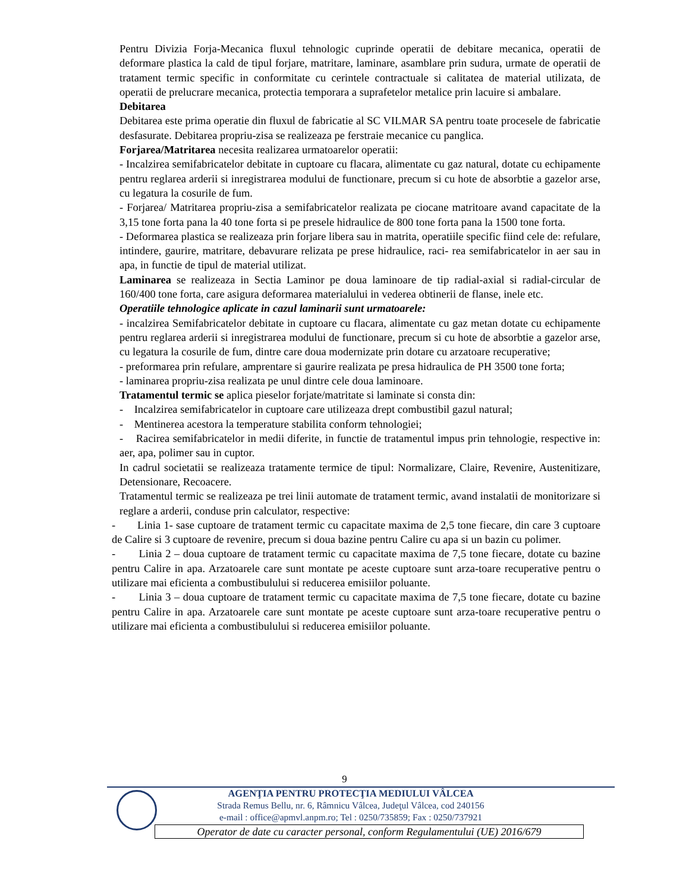Pentru Divizia Forja-Mecanica fluxul tehnologic cuprinde operatii de debitare mecanica, operatii de deformare plastica la cald de tipul forjare, matritare, laminare, asamblare prin sudura, urmate de operatii de tratament termic specific in conformitate cu cerintele contractuale si calitatea de material utilizata, de operatii de prelucrare mecanica, protectia temporara a suprafetelor metalice prin lacuire si ambalare.
Debitarea
Debitarea este prima operatie din fluxul de fabricatie al SC VILMAR SA pentru toate procesele de fabricatie desfasurate. Debitarea propriu-zisa se realizeaza pe ferstraie mecanice cu panglica.
Forjarea/Matritarea necesita realizarea urmatoarelor operatii:
- Incalzirea semifabricatelor debitate in cuptoare cu flacara, alimentate cu gaz natural, dotate cu echipamente pentru reglarea arderii si inregistrarea modului de functionare, precum si cu hote de absorbtie a gazelor arse, cu legatura la cosurile de fum.
- Forjarea/ Matritarea propriu-zisa a semifabricatelor realizata pe ciocane matritoare avand capacitate de la 3,15 tone forta pana la 40 tone forta si pe presele hidraulice de 800 tone forta pana la 1500 tone forta.
- Deformarea plastica se realizeaza prin forjare libera sau in matrita, operatiile specific fiind cele de: refulare, intindere, gaurire, matritare, debavurare relizata pe prese hidraulice, raci- rea semifabricatelor in aer sau in apa, in functie de tipul de material utilizat.
Laminarea se realizeaza in Sectia Laminor pe doua laminoare de tip radial-axial si radial-circular de 160/400 tone forta, care asigura deformarea materialului in vederea obtinerii de flanse, inele etc.
Operatiile tehnologice aplicate in cazul laminarii sunt urmatoarele:
- incalzirea Semifabricatelor debitate in cuptoare cu flacara, alimentate cu gaz metan dotate cu echipamente pentru reglarea arderii si inregistrarea modului de functionare, precum si cu hote de absorbtie a gazelor arse, cu legatura la cosurile de fum, dintre care doua modernizate prin dotare cu arzatoare recuperative;
- preformarea prin refulare, amprentare si gaurire realizata pe presa hidraulica de PH 3500 tone forta;
- laminarea propriu-zisa realizata pe unul dintre cele doua laminoare.
Tratamentul termic se aplica pieselor forjate/matritate si laminate si consta din:
- Incalzirea semifabricatelor in cuptoare care utilizeaza drept combustibil gazul natural;
- Mentinerea acestora la temperature stabilita conform tehnologiei;
- Racirea semifabricatelor in medii diferite, in functie de tratamentul impus prin tehnologie, respective in: aer, apa, polimer sau in cuptor.
In cadrul societatii se realizeaza tratamente termice de tipul: Normalizare, Claire, Revenire, Austenitizare, Detensionare, Recoacere.
Tratamentul termic se realizeaza pe trei linii automate de tratament termic, avand instalatii de monitorizare si reglare a arderii, conduse prin calculator, respective:
- Linia 1- sase cuptoare de tratament termic cu capacitate maxima de 2,5 tone fiecare, din care 3 cuptoare de Calire si 3 cuptoare de revenire, precum si doua bazine pentru Calire cu apa si un bazin cu polimer.
- Linia 2 – doua cuptoare de tratament termic cu capacitate maxima de 7,5 tone fiecare, dotate cu bazine pentru Calire in apa. Arzatoarele care sunt montate pe aceste cuptoare sunt arza-toare recuperative pentru o utilizare mai eficienta a combustibulului si reducerea emisiilor poluante.
- Linia 3 – doua cuptoare de tratament termic cu capacitate maxima de 7,5 tone fiecare, dotate cu bazine pentru Calire in apa. Arzatoarele care sunt montate pe aceste cuptoare sunt arza-toare recuperative pentru o utilizare mai eficienta a combustibulului si reducerea emisiilor poluante.
9
AGENŢIA PENTRU PROTECŢIA MEDIULUI VÂLCEA
Strada Remus Bellu, nr. 6, Râmnicu Vâlcea, Judeţul Vâlcea, cod 240156
e-mail : office@apmvl.anpm.ro; Tel : 0250/735859; Fax : 0250/737921
Operator de date cu caracter personal, conform Regulamentului (UE) 2016/679